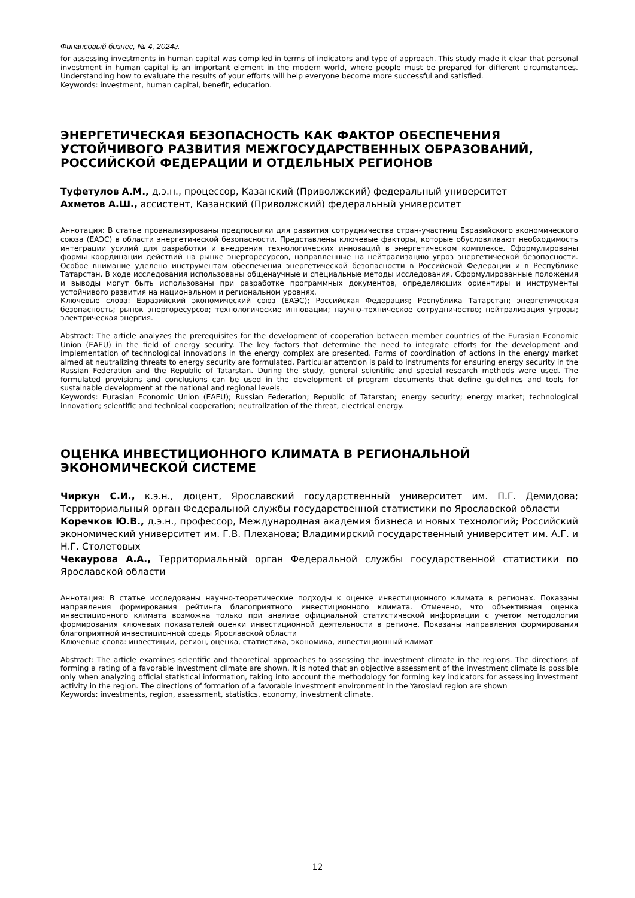Финансовый бизнес, № 4, 2024г.
for assessing investments in human capital was compiled in terms of indicators and type of approach. This study made it clear that personal investment in human capital is an important element in the modern world, where people must be prepared for different circumstances. Understanding how to evaluate the results of your efforts will help everyone become more successful and satisfied.
Keywords: investment, human capital, benefit, education.
ЭНЕРГЕТИЧЕСКАЯ БЕЗОПАСНОСТЬ КАК ФАКТОР ОБЕСПЕЧЕНИЯ УСТОЙЧИВОГО РАЗВИТИЯ МЕЖГОСУДАРСТВЕННЫХ ОБРАЗОВАНИЙ, РОССИЙСКОЙ ФЕДЕРАЦИИ И ОТДЕЛЬНЫХ РЕГИОНОВ
Туфетулов А.М., д.э.н., процессор, Казанский (Приволжский) федеральный университет
Ахметов А.Ш., ассистент, Казанский (Приволжский) федеральный университет
Аннотация: В статье проанализированы предпосылки для развития сотрудничества стран-участниц Евразийского экономического союза (ЕАЭС) в области энергетической безопасности. Представлены ключевые факторы, которые обусловливают необходимость интеграции усилий для разработки и внедрения технологических инноваций в энергетическом комплексе. Сформулированы формы координации действий на рынке энергоресурсов, направленные на нейтрализацию угроз энергетической безопасности. Особое внимание уделено инструментам обеспечения энергетической безопасности в Российской Федерации и в Республике Татарстан. В ходе исследования использованы общенаучные и специальные методы исследования. Сформулированные положения и выводы могут быть использованы при разработке программных документов, определяющих ориентиры и инструменты устойчивого развития на национальном и региональном уровнях.
Ключевые слова: Евразийский экономический союз (ЕАЭС); Российская Федерация; Республика Татарстан; энергетическая безопасность; рынок энергоресурсов; технологические инновации; научно-техническое сотрудничество; нейтрализация угрозы; электрическая энергия.
Abstract: The article analyzes the prerequisites for the development of cooperation between member countries of the Eurasian Economic Union (EAEU) in the field of energy security. The key factors that determine the need to integrate efforts for the development and implementation of technological innovations in the energy complex are presented. Forms of coordination of actions in the energy market aimed at neutralizing threats to energy security are formulated. Particular attention is paid to instruments for ensuring energy security in the Russian Federation and the Republic of Tatarstan. During the study, general scientific and special research methods were used. The formulated provisions and conclusions can be used in the development of program documents that define guidelines and tools for sustainable development at the national and regional levels.
Keywords: Eurasian Economic Union (EAEU); Russian Federation; Republic of Tatarstan; energy security; energy market; technological innovation; scientific and technical cooperation; neutralization of the threat, electrical energy.
ОЦЕНКА ИНВЕСТИЦИОННОГО КЛИМАТА В РЕГИОНАЛЬНОЙ ЭКОНОМИЧЕСКОЙ СИСТЕМЕ
Чиркун С.И., к.э.н., доцент, Ярославский государственный университет им. П.Г. Демидова; Территориальный орган Федеральной службы государственной статистики по Ярославской области
Коречков Ю.В., д.э.н., профессор, Международная академия бизнеса и новых технологий; Российский экономический университет им. Г.В. Плеханова; Владимирский государственный университет им. А.Г. и Н.Г. Столетовых
Чекаурова А.А., Территориальный орган Федеральной службы государственной статистики по Ярославской области
Аннотация: В статье исследованы научно-теоретические подходы к оценке инвестиционного климата в регионах. Показаны направления формирования рейтинга благоприятного инвестиционного климата. Отмечено, что объективная оценка инвестиционного климата возможна только при анализе официальной статистической информации с учетом методологии формирования ключевых показателей оценки инвестиционной деятельности в регионе. Показаны направления формирования благоприятной инвестиционной среды Ярославской области
Ключевые слова: инвестиции, регион, оценка, статистика, экономика, инвестиционный климат
Abstract: The article examines scientific and theoretical approaches to assessing the investment climate in the regions. The directions of forming a rating of a favorable investment climate are shown. It is noted that an objective assessment of the investment climate is possible only when analyzing official statistical information, taking into account the methodology for forming key indicators for assessing investment activity in the region. The directions of formation of a favorable investment environment in the Yaroslavl region are shown
Keywords: investments, region, assessment, statistics, economy, investment climate.
12